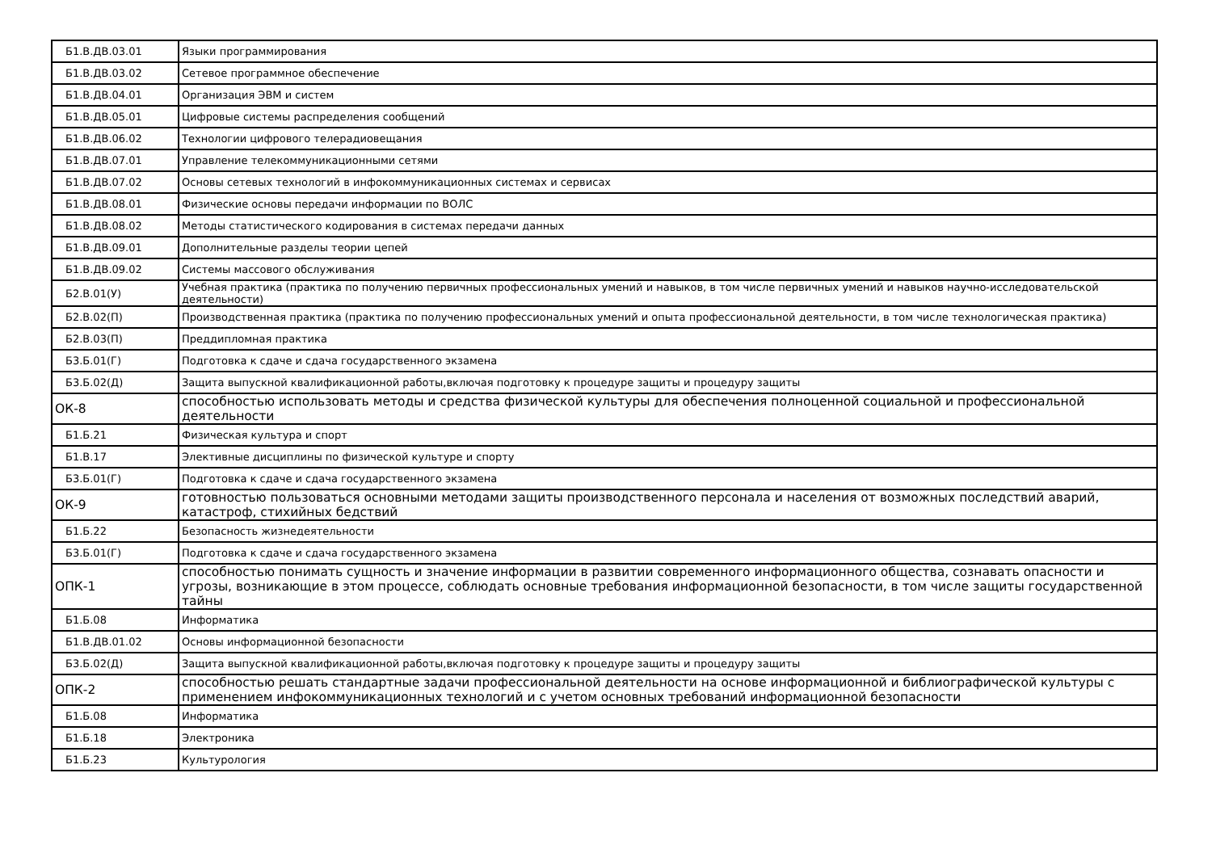| Б1.В.ДВ.03.01 | Языки программирования |
| Б1.В.ДВ.03.02 | Сетевое программное обеспечение |
| Б1.В.ДВ.04.01 | Организация ЭВМ и систем |
| Б1.В.ДВ.05.01 | Цифровые системы распределения сообщений |
| Б1.В.ДВ.06.02 | Технологии цифрового телерадиовещания |
| Б1.В.ДВ.07.01 | Управление телекоммуникационными сетями |
| Б1.В.ДВ.07.02 | Основы сетевых технологий в инфокоммуникационных системах и сервисах |
| Б1.В.ДВ.08.01 | Физические основы передачи информации по ВОЛС |
| Б1.В.ДВ.08.02 | Методы статистического кодирования в системах передачи данных |
| Б1.В.ДВ.09.01 | Дополнительные разделы теории цепей |
| Б1.В.ДВ.09.02 | Системы массового обслуживания |
| Б2.В.01(У) | Учебная практика (практика по получению первичных профессиональных умений и навыков, в том числе первичных умений и навыков научно-исследовательской деятельности) |
| Б2.В.02(П) | Производственная практика (практика по получению профессиональных умений и опыта профессиональной деятельности, в том числе технологическая практика) |
| Б2.В.03(П) | Преддипломная практика |
| Б3.Б.01(Г) | Подготовка к сдаче и сдача государственного экзамена |
| Б3.Б.02(Д) | Защита выпускной квалификационной работы,включая подготовку к процедуре защиты и процедуру защиты |
| ОК-8 | способностью использовать методы и средства физической культуры для обеспечения полноценной социальной и профессиональной деятельности |
| Б1.Б.21 | Физическая культура и спорт |
| Б1.В.17 | Элективные дисциплины по физической культуре и спорту |
| Б3.Б.01(Г) | Подготовка к сдаче и сдача государственного экзамена |
| ОК-9 | готовностью пользоваться основными методами защиты производственного персонала и населения от возможных последствий аварий, катастроф, стихийных бедствий |
| Б1.Б.22 | Безопасность жизнедеятельности |
| Б3.Б.01(Г) | Подготовка к сдаче и сдача государственного экзамена |
| ОПК-1 | способностью понимать сущность и значение информации в развитии современного информационного общества, сознавать опасности и угрозы, возникающие в этом процессе, соблюдать основные требования информационной безопасности, в том числе защиты государственной тайны |
| Б1.Б.08 | Информатика |
| Б1.В.ДВ.01.02 | Основы информационной безопасности |
| Б3.Б.02(Д) | Защита выпускной квалификационной работы,включая подготовку к процедуре защиты и процедуру защиты |
| ОПК-2 | способностью решать стандартные задачи профессиональной деятельности на основе информационной и библиографической культуры с применением инфокоммуникационных технологий и с учетом основных требований информационной безопасности |
| Б1.Б.08 | Информатика |
| Б1.Б.18 | Электроника |
| Б1.Б.23 | Культурология |